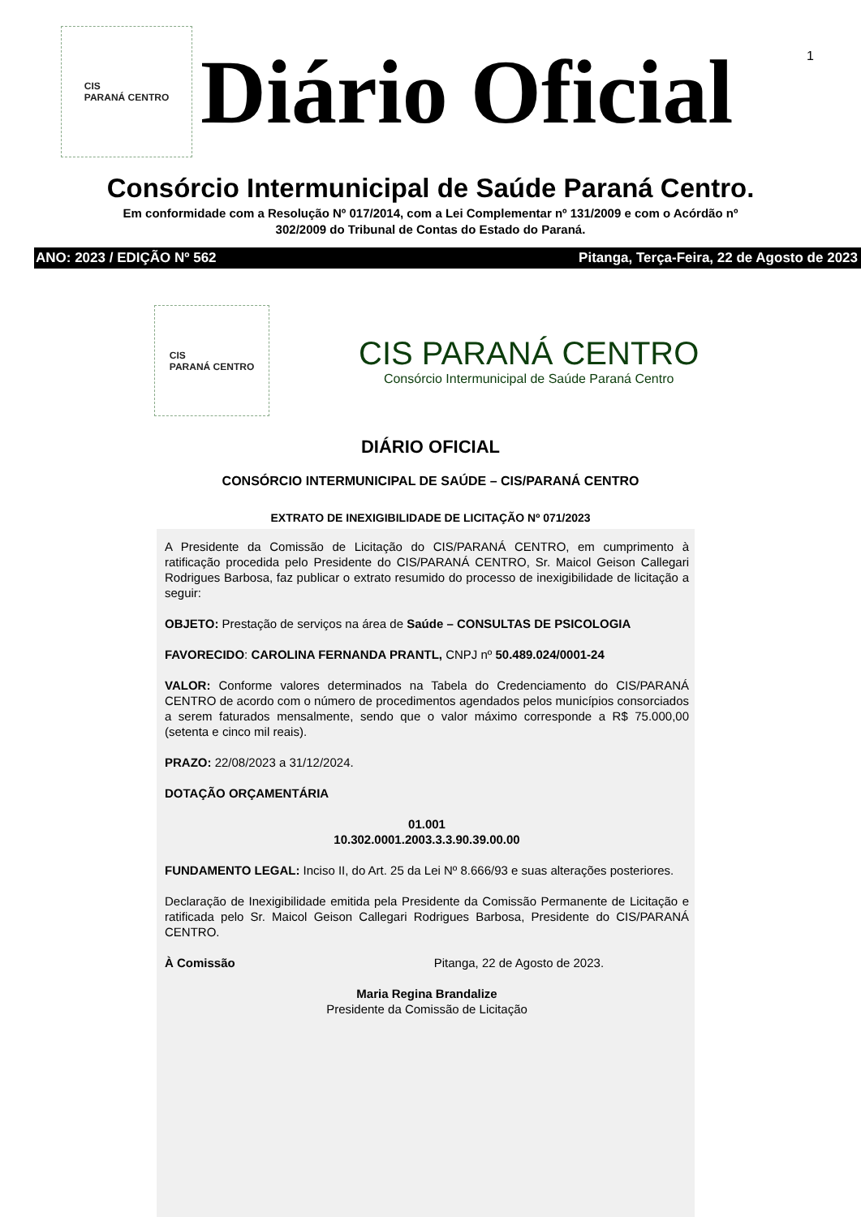1
CIS
PARANÁ CENTRO
Diário Oficial
Consórcio Intermunicipal de Saúde Paraná Centro.
Em conformidade com a Resolução Nº 017/2014, com a Lei Complementar nº 131/2009 e com o Acórdão nº
302/2009 do Tribunal de Contas do Estado do Paraná.
ANO: 2023 / EDIÇÃO Nº 562 Pitanga, Terça-Feira, 22 de Agosto de 2023
CIS
PARANÁ CENTRO
CIS PARANÁ CENTRO
Consórcio Intermunicipal de Saúde Paraná Centro
DIÁRIO OFICIAL
CONSÓRCIO INTERMUNICIPAL DE SAÚDE – CIS/PARANÁ CENTRO
EXTRATO DE INEXIGIBILIDADE DE LICITAÇÃO Nº 071/2023
A Presidente da Comissão de Licitação do CIS/PARANÁ CENTRO, em cumprimento à ratificação procedida pelo Presidente do CIS/PARANÁ CENTRO, Sr. Maicol Geison Callegari Rodrigues Barbosa, faz publicar o extrato resumido do processo de inexigibilidade de licitação a seguir:
OBJETO: Prestação de serviços na área de Saúde – CONSULTAS DE PSICOLOGIA
FAVORECIDO: CAROLINA FERNANDA PRANTL, CNPJ nº 50.489.024/0001-24
VALOR: Conforme valores determinados na Tabela do Credenciamento do CIS/PARANÁ CENTRO de acordo com o número de procedimentos agendados pelos municípios consorciados a serem faturados mensalmente, sendo que o valor máximo corresponde a R$ 75.000,00 (setenta e cinco mil reais).
PRAZO: 22/08/2023 a 31/12/2024.
DOTAÇÃO ORÇAMENTÁRIA
01.001
10.302.0001.2003.3.3.90.39.00.00
FUNDAMENTO LEGAL: Inciso II, do Art. 25 da Lei Nº 8.666/93 e suas alterações posteriores.
Declaração de Inexigibilidade emitida pela Presidente da Comissão Permanente de Licitação e ratificada pelo Sr. Maicol Geison Callegari Rodrigues Barbosa, Presidente do CIS/PARANÁ CENTRO.
À Comissão Pitanga, 22 de Agosto de 2023.
Maria Regina Brandalize
Presidente da Comissão de Licitação